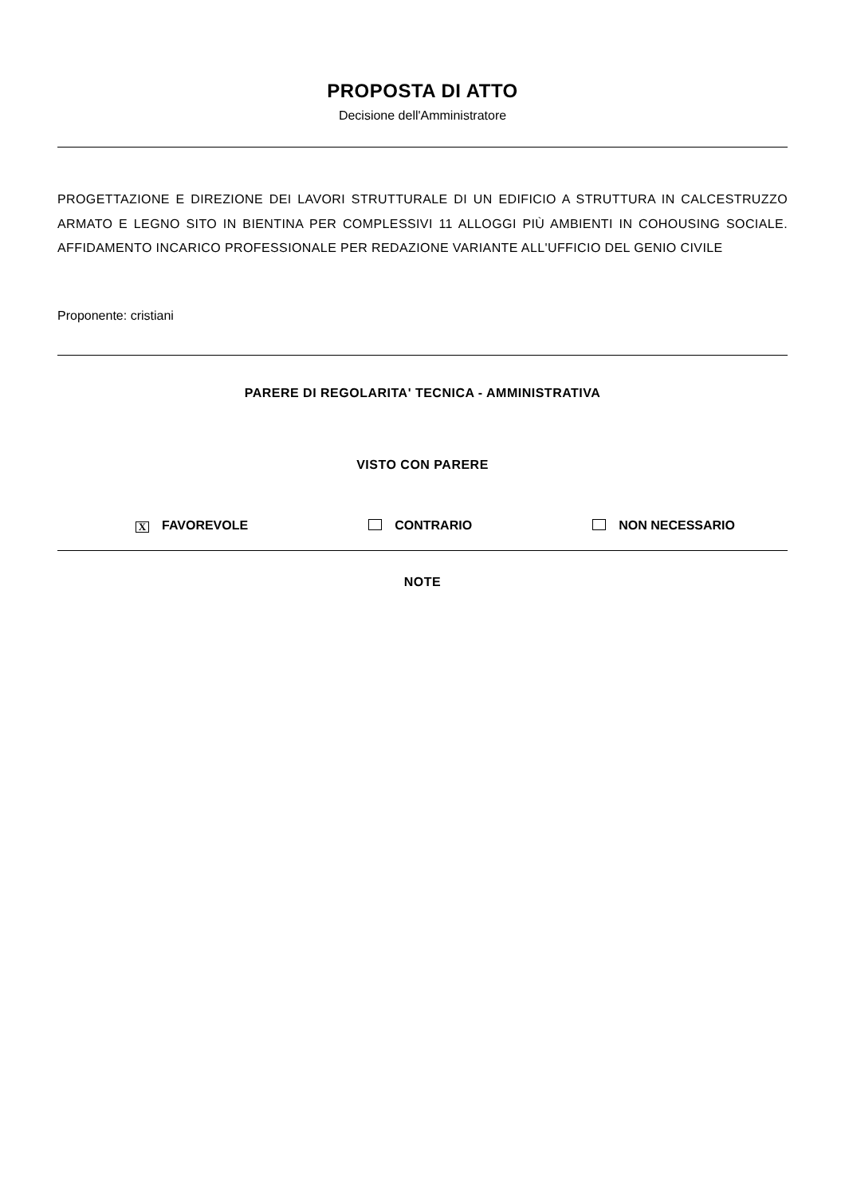PROPOSTA DI ATTO
Decisione dell'Amministratore
PROGETTAZIONE E DIREZIONE DEI LAVORI STRUTTURALE DI UN EDIFICIO A STRUTTURA IN CALCESTRUZZO ARMATO E LEGNO SITO IN BIENTINA PER COMPLESSIVI 11 ALLOGGI PIÙ AMBIENTI IN COHOUSING SOCIALE. AFFIDAMENTO INCARICO PROFESSIONALE PER REDAZIONE VARIANTE ALL'UFFICIO DEL GENIO CIVILE
Proponente: cristiani
PARERE DI REGOLARITA' TECNICA - AMMINISTRATIVA
VISTO CON PARERE
X FAVOREVOLE CONTRARIO NON NECESSARIO
NOTE